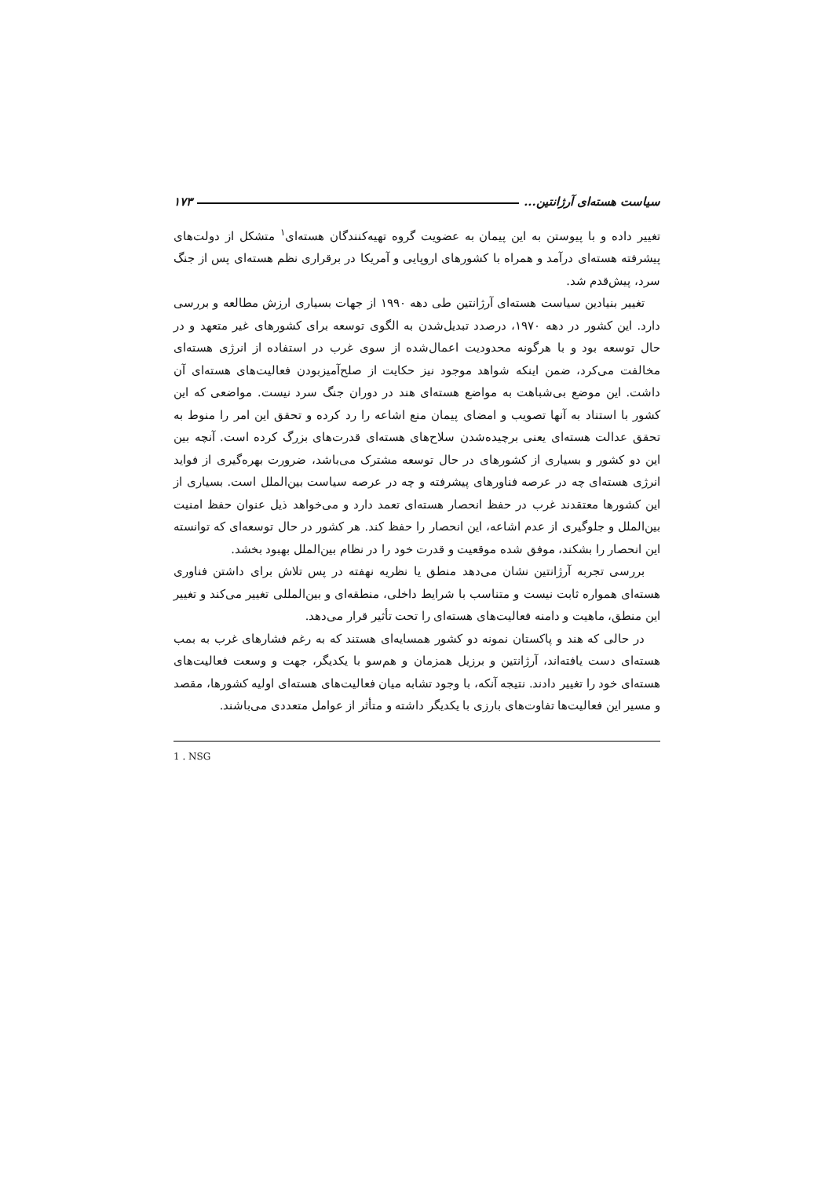سیاست هسته‌ای آرژانتین... ۱۷۳
تغییر داده و با پیوستن به این پیمان به عضویت گروه تهیه‌کنندگان هسته‌ای<sup>۱</sup> متشکل از دولت‌های پیشرفته هسته‌ای درآمد و همراه با کشورهای اروپایی و آمریکا در برقراری نظم هسته‌ای پس از جنگ سرد، پیش‌قدم شد.
تغییر بنیادین سیاست هسته‌ای آرژانتین طی دهه ۱۹۹۰ از جهات بسیاری ارزش مطالعه و بررسی دارد. این کشور در دهه ۱۹۷۰، درصدد تبدیل‌شدن به الگوی توسعه برای کشورهای غیر متعهد و در حال توسعه بود و با هرگونه محدودیت اعمال‌شده از سوی غرب در استفاده از انرژی هسته‌ای مخالفت می‌کرد، ضمن اینکه شواهد موجود نیز حکایت از صلح‌آمیزبودن فعالیت‌های هسته‌ای آن داشت. این موضع بی‌شباهت به مواضع هسته‌ای هند در دوران جنگ سرد نیست. مواضعی که این کشور با استناد به آنها تصویب و امضای پیمان منع اشاعه را رد کرده و تحقق این امر را منوط به تحقق عدالت هسته‌ای یعنی برچیده‌شدن سلاح‌های هسته‌ای قدرت‌های بزرگ کرده است. آنچه بین این دو کشور و بسیاری از کشورهای در حال توسعه مشترک می‌باشد، ضرورت بهره‌گیری از فواید انرژی هسته‌ای چه در عرصه فناورهای پیشرفته و چه در عرصه سیاست بین‌الملل است. بسیاری از این کشورها معتقدند غرب در حفظ انحصار هسته‌ای تعمد دارد و می‌خواهد ذیل عنوان حفظ امنیت بین‌الملل و جلوگیری از عدم اشاعه، این انحصار را حفظ کند. هر کشور در حال توسعه‌ای که توانسته این انحصار را بشکند، موفق شده موقعیت و قدرت خود را در نظام بین‌الملل بهبود بخشد.
بررسی تجربه آرژانتین نشان می‌دهد منطق یا نظریه نهفته در پس تلاش برای داشتن فناوری هسته‌ای همواره ثابت نیست و متناسب با شرایط داخلی، منطقه‌ای و بین‌المللی تغییر می‌کند و تغییر این منطق، ماهیت و دامنه فعالیت‌های هسته‌ای را تحت تأثیر قرار می‌دهد.
در حالی که هند و پاکستان نمونه دو کشور همسایه‌ای هستند که به رغم فشارهای غرب به بمب هسته‌ای دست یافته‌اند، آرژانتین و برزیل همزمان و هم‌سو با یکدیگر، جهت و وسعت فعالیت‌های هسته‌ای خود را تغییر دادند. نتیجه آنکه، با وجود تشابه میان فعالیت‌های هسته‌ای اولیه کشورها، مقصد و مسیر این فعالیت‌ها تفاوت‌های بارزی با یکدیگر داشته و متأثر از عوامل متعددی می‌باشند.
1 . NSG